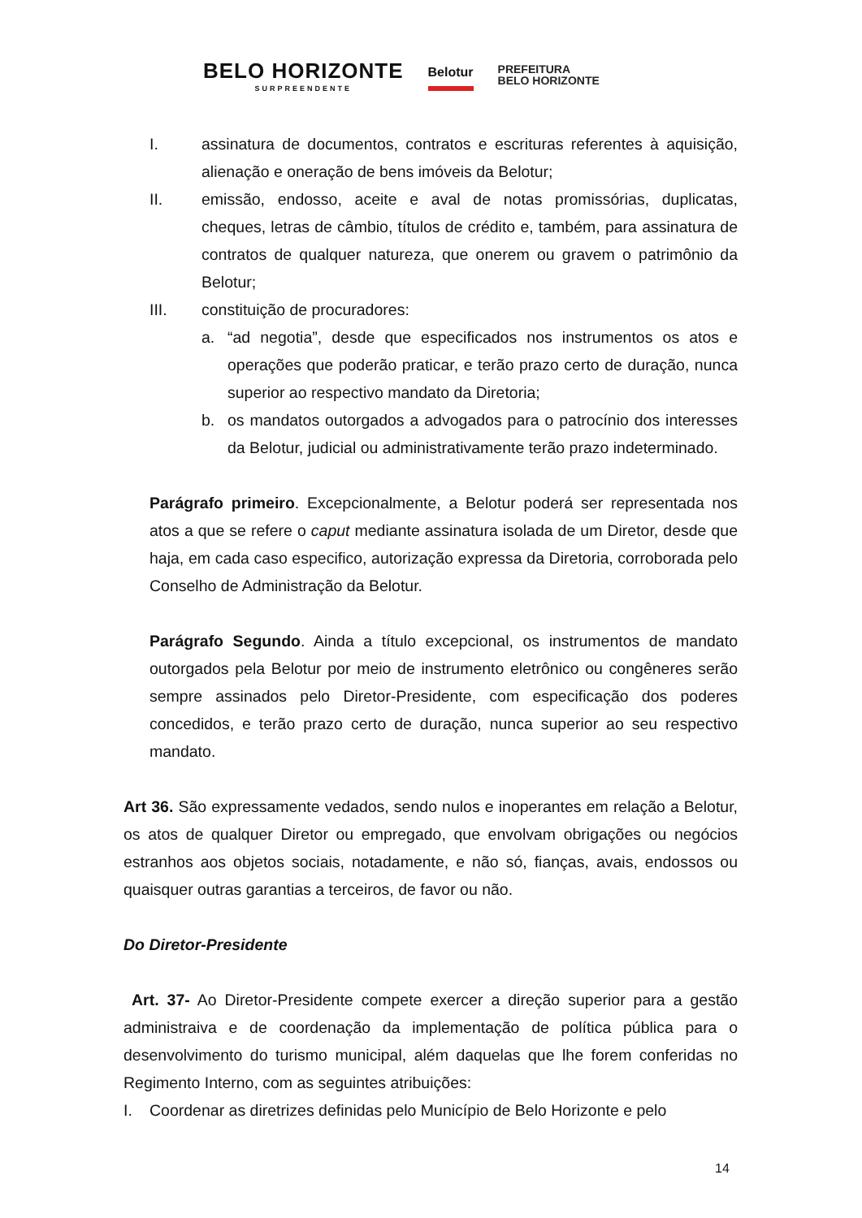BELO HORIZONTE
SURPREENDENTE
Belotur
PREFEITURA
BELO HORIZONTE
I. assinatura de documentos, contratos e escrituras referentes à aquisição, alienação e oneração de bens imóveis da Belotur;
II. emissão, endosso, aceite e aval de notas promissórias, duplicatas, cheques, letras de câmbio, títulos de crédito e, também, para assinatura de contratos de qualquer natureza, que onerem ou gravem o patrimônio da Belotur;
III. constituição de procuradores:
a. “ad negotia”, desde que especificados nos instrumentos os atos e operações que poderão praticar, e terão prazo certo de duração, nunca superior ao respectivo mandato da Diretoria;
b. os mandatos outorgados a advogados para o patrocínio dos interesses da Belotur, judicial ou administrativamente terão prazo indeterminado.
Parágrafo primeiro. Excepcionalmente, a Belotur poderá ser representada nos atos a que se refere o caput mediante assinatura isolada de um Diretor, desde que haja, em cada caso especifico, autorização expressa da Diretoria, corroborada pelo Conselho de Administração da Belotur.
Parágrafo Segundo. Ainda a título excepcional, os instrumentos de mandato outorgados pela Belotur por meio de instrumento eletrônico ou congêneres serão sempre assinados pelo Diretor-Presidente, com especificação dos poderes concedidos, e terão prazo certo de duração, nunca superior ao seu respectivo mandato.
Art 36. São expressamente vedados, sendo nulos e inoperantes em relação a Belotur, os atos de qualquer Diretor ou empregado, que envolvam obrigações ou negócios estranhos aos objetos sociais, notadamente, e não só, fianças, avais, endossos ou quaisquer outras garantias a terceiros, de favor ou não.
Do Diretor-Presidente
Art. 37- Ao Diretor-Presidente compete exercer a direção superior para a gestão administraiva e de coordenação da implementação de política pública para o desenvolvimento do turismo municipal, além daquelas que lhe forem conferidas no Regimento Interno, com as seguintes atribuições:
I. Coordenar as diretrizes definidas pelo Município de Belo Horizonte e pelo
14